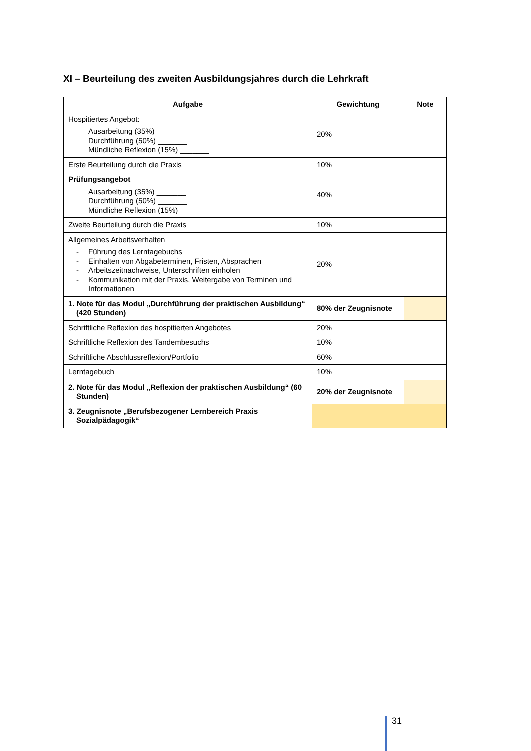XI – Beurteilung des zweiten Ausbildungsjahres durch die Lehrkraft
| Aufgabe | Gewichtung | Note |
| --- | --- | --- |
| Hospitiertes Angebot: Ausarbeitung (35%)________ Durchführung (50%) _______ Mündliche Reflexion (15%) _______ | 20% | |
| Erste Beurteilung durch die Praxis | 10% | |
| Prüfungsangebot Ausarbeitung (35%) _______ Durchführung (50%) _______ Mündliche Reflexion (15%) _______ | 40% | |
| Zweite Beurteilung durch die Praxis | 10% | |
| Allgemeines Arbeitsverhalten - Führung des Lerntagebuchs - Einhalten von Abgabeterminen, Fristen, Absprachen - Arbeitszeitnachweise, Unterschriften einholen - Kommunikation mit der Praxis, Weitergabe von Terminen und Informationen | 20% | |
| 1. Note für das Modul „Durchführung der praktischen Ausbildung“ (420 Stunden) | 80% der Zeugnisnote | |
| Schriftliche Reflexion des hospitierten Angebotes | 20% | |
| Schriftliche Reflexion des Tandembesuchs | 10% | |
| Schriftliche Abschlussreflexion/Portfolio | 60% | |
| Lerntagebuch | 10% | |
| 2. Note für das Modul „Reflexion der praktischen Ausbildung“ (60 Stunden) | 20% der Zeugnisnote | |
| 3. Zeugnisnote „Berufsbezogener Lernbereich Praxis Sozialpädagogik“ | | |
31